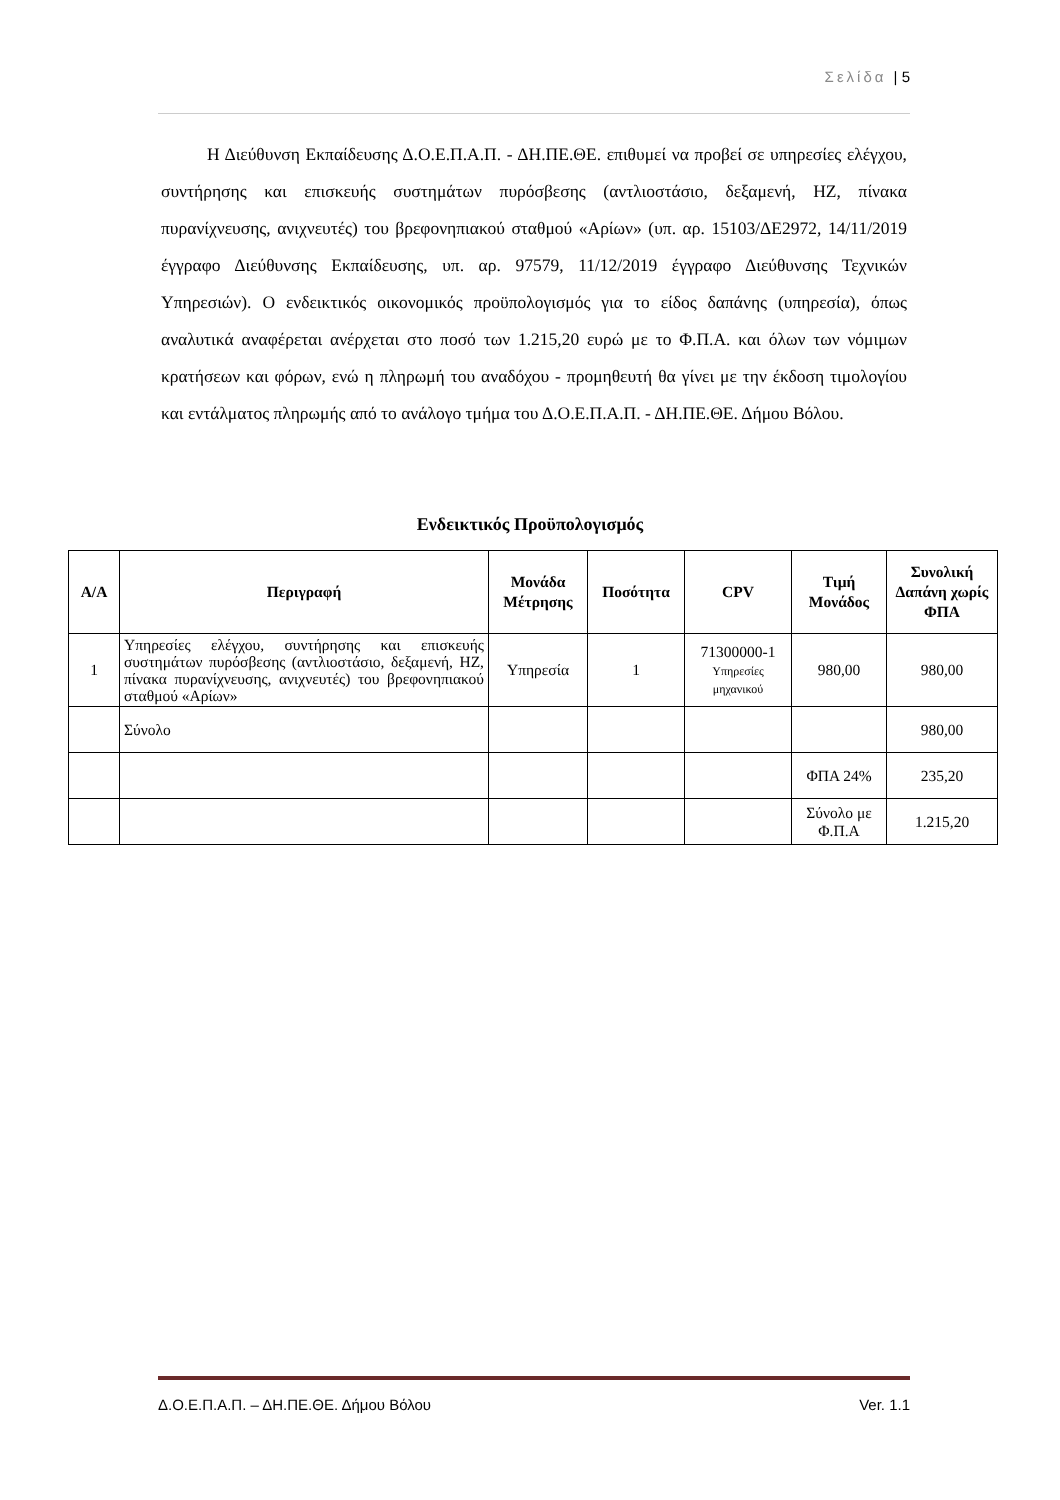Σελίδα | 5
Η Διεύθυνση Εκπαίδευσης Δ.Ο.Ε.Π.Α.Π. - ΔΗ.ΠΕ.ΘΕ. επιθυμεί να προβεί σε υπηρεσίες ελέγχου, συντήρησης και επισκευής συστημάτων πυρόσβεσης (αντλιοστάσιο, δεξαμενή, ΗΖ, πίνακα πυρανίχνευσης, ανιχνευτές) του βρεφονηπιακού σταθμού «Αρίων» (υπ. αρ. 15103/ΔΕ2972, 14/11/2019 έγγραφο Διεύθυνσης Εκπαίδευσης, υπ. αρ. 97579, 11/12/2019 έγγραφο Διεύθυνσης Τεχνικών Υπηρεσιών). Ο ενδεικτικός οικονομικός προϋπολογισμός για το είδος δαπάνης (υπηρεσία), όπως αναλυτικά αναφέρεται ανέρχεται στο ποσό των 1.215,20 ευρώ με το Φ.Π.Α. και όλων των νόμιμων κρατήσεων και φόρων, ενώ η πληρωμή του αναδόχου - προμηθευτή θα γίνει με την έκδοση τιμολογίου και εντάλματος πληρωμής από το ανάλογο τμήμα του Δ.Ο.Ε.Π.Α.Π. - ΔΗ.ΠΕ.ΘΕ. Δήμου Βόλου.
Ενδεικτικός Προϋπολογισμός
| Α/Α | Περιγραφή | Μονάδα Μέτρησης | Ποσότητα | CPV | Τιμή Μονάδος | Συνολική Δαπάνη χωρίς ΦΠΑ |
| --- | --- | --- | --- | --- | --- | --- |
| 1 | Υπηρεσίες ελέγχου, συντήρησης και επισκευής συστημάτων πυρόσβεσης (αντλιοστάσιο, δεξαμενή, ΗΖ, πίνακα πυρανίχνευσης, ανιχνευτές) του βρεφονηπιακού σταθμού «Αρίων» | Υπηρεσία | 1 | 71300000-1 Υπηρεσίες μηχανικού | 980,00 | 980,00 |
| | Σύνολο | | | | | 980,00 |
| | | | | | ΦΠΑ 24% | 235,20 |
| | | | | | Σύνολο με Φ.Π.Α | 1.215,20 |
Δ.Ο.Ε.Π.Α.Π. – ΔΗ.ΠΕ.ΘΕ. Δήμου Βόλου Ver. 1.1